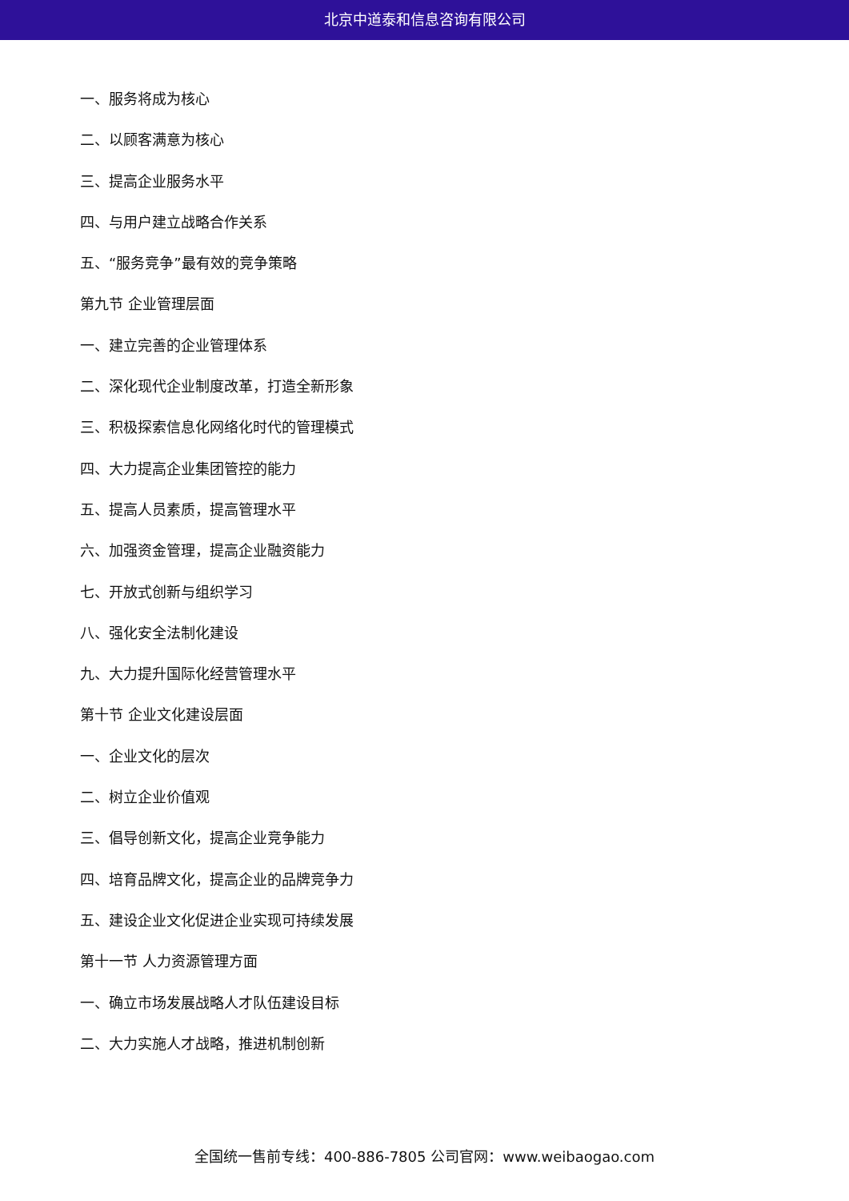北京中道泰和信息咨询有限公司
一、服务将成为核心
二、以顾客满意为核心
三、提高企业服务水平
四、与用户建立战略合作关系
五、“服务竞争”最有效的竞争策略
第九节 企业管理层面
一、建立完善的企业管理体系
二、深化现代企业制度改革，打造全新形象
三、积极探索信息化网络化时代的管理模式
四、大力提高企业集团管控的能力
五、提高人员素质，提高管理水平
六、加强资金管理，提高企业融资能力
七、开放式创新与组织学习
八、强化安全法制化建设
九、大力提升国际化经营管理水平
第十节 企业文化建设层面
一、企业文化的层次
二、树立企业价值观
三、倡导创新文化，提高企业竞争能力
四、培育品牌文化，提高企业的品牌竞争力
五、建设企业文化促进企业实现可持续发展
第十一节 人力资源管理方面
一、确立市场发展战略人才队伍建设目标
二、大力实施人才战略，推进机制创新
全国统一售前专线：400-886-7805 公司官网：www.weibaogao.com